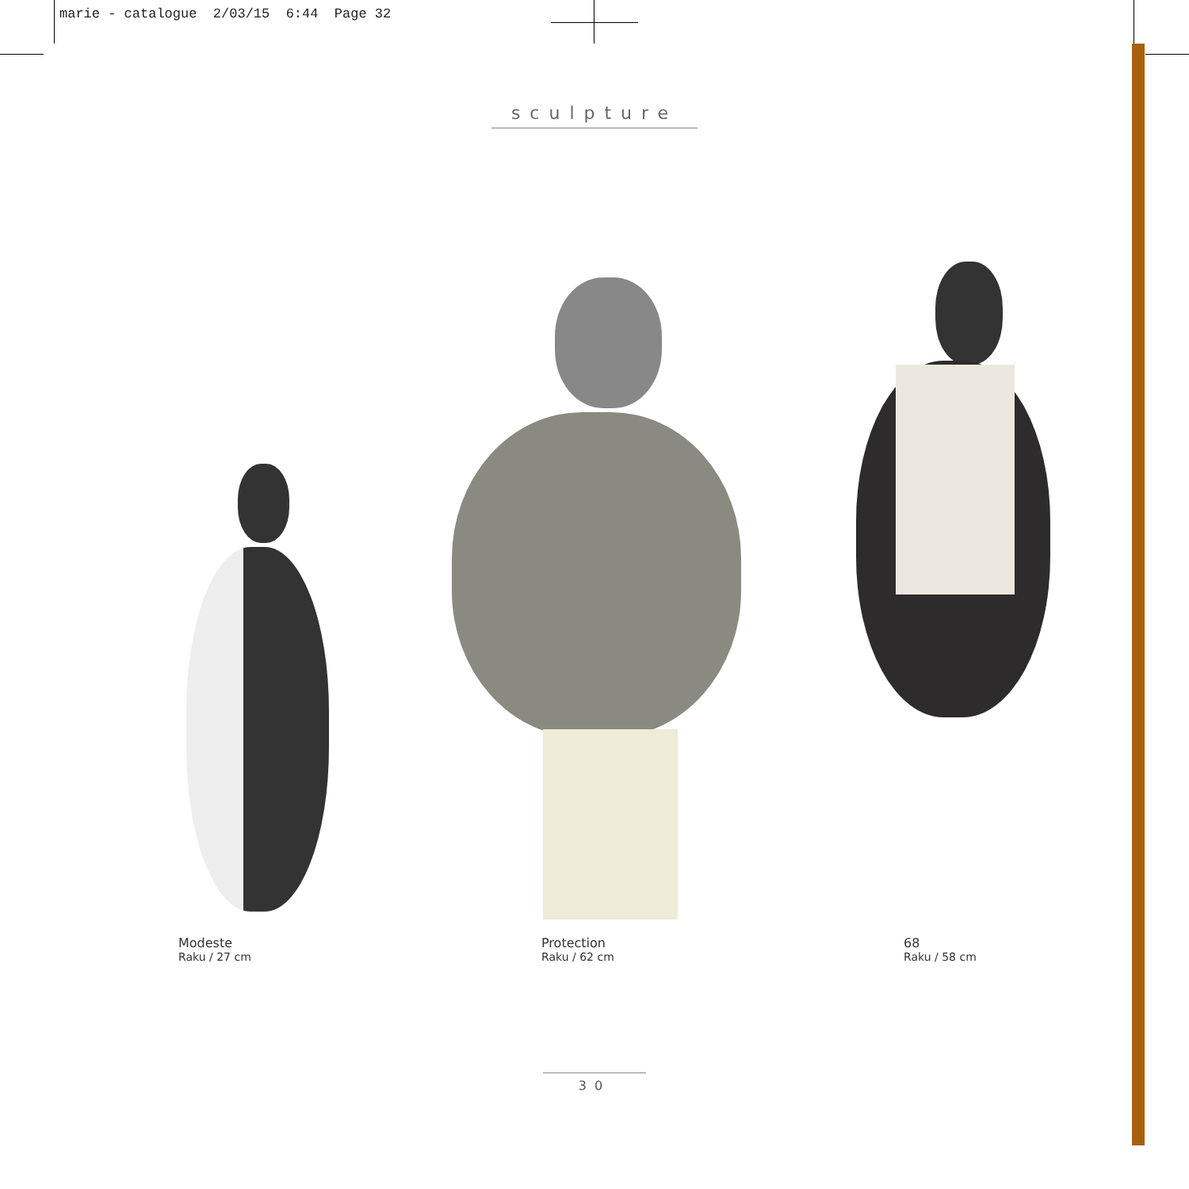marie - catalogue 2/03/15 6:44 Page 32
sculpture
Modeste
Raku / 27 cm
Protection
Raku / 62 cm
68
Raku / 58 cm
30